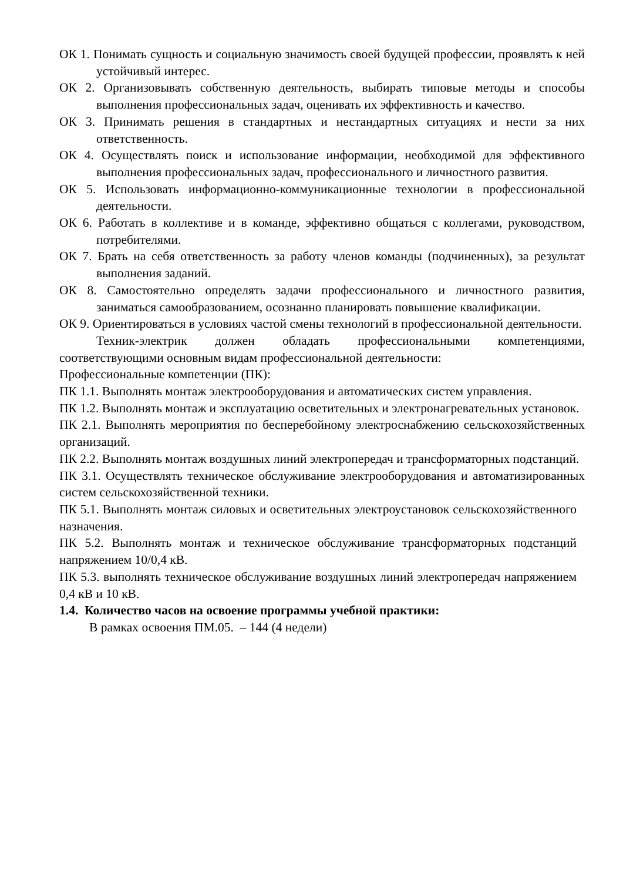ОК 1. Понимать сущность и социальную значимость своей будущей профессии, проявлять к ней устойчивый интерес.
ОК 2. Организовывать собственную деятельность, выбирать типовые методы и способы выполнения профессиональных задач, оценивать их эффективность и качество.
ОК 3. Принимать решения в стандартных и нестандартных ситуациях и нести за них ответственность.
ОК 4. Осуществлять поиск и использование информации, необходимой для эффективного выполнения профессиональных задач, профессионального и личностного развития.
ОК 5. Использовать информационно-коммуникационные технологии в профессиональной деятельности.
ОК 6. Работать в коллективе и в команде, эффективно общаться с коллегами, руководством, потребителями.
ОК 7. Брать на себя ответственность за работу членов команды (подчиненных), за результат выполнения заданий.
ОК 8. Самостоятельно определять задачи профессионального и личностного развития, заниматься самообразованием, осознанно планировать повышение квалификации.
ОК 9. Ориентироваться в условиях частой смены технологий в профессиональной деятельности.
Техник-электрик должен обладать профессиональными компетенциями, соответствующими основным видам профессиональной деятельности:
Профессиональные компетенции (ПК):
ПК 1.1. Выполнять монтаж электрооборудования и автоматических систем управления.
ПК 1.2. Выполнять монтаж и эксплуатацию осветительных и электронагревательных установок.
ПК 2.1. Выполнять мероприятия по бесперебойному электроснабжению сельскохозяйственных организаций.
ПК 2.2. Выполнять монтаж воздушных линий электропередач и трансформаторных подстанций.
ПК 3.1. Осуществлять техническое обслуживание электрооборудования и автоматизированных систем сельскохозяйственной техники.
ПК 5.1. Выполнять монтаж силовых и осветительных электроустановок сельскохозяйственного назначения.
ПК 5.2. Выполнять монтаж и техническое обслуживание трансформаторных подстанций напряжением 10/0,4 кВ.
ПК 5.3. выполнять техническое обслуживание воздушных линий электропередач напряжением 0,4 кВ и 10 кВ.
1.4. Количество часов на освоение программы учебной практики:
В рамках освоения ПМ.05. – 144 (4 недели)